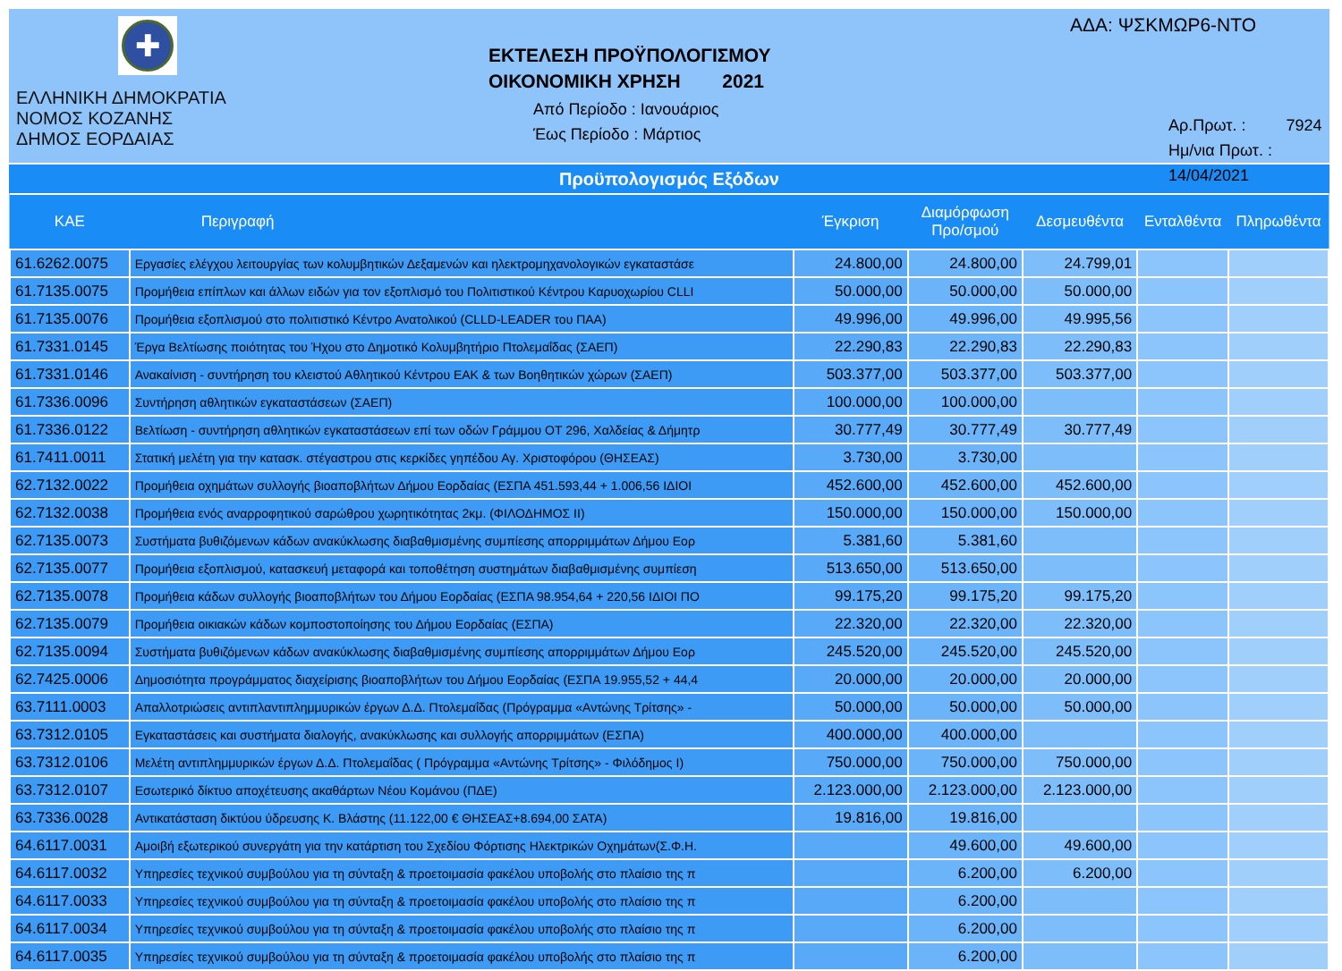✚
ΕΛΛΗΝΙΚΗ ΔΗΜΟΚΡΑΤΙΑ
ΝΟΜΟΣ ΚΟΖΑΝΗΣ
ΔΗΜΟΣ ΕΟΡΔΑΙΑΣ
ΕΚΤΕΛΕΣΗ ΠΡΟΫΠΟΛΟΓΙΣΜΟΥ
ΟΙΚΟΝΟΜΙΚΗ ΧΡΗΣΗ 2021
Από Περίοδο : Ιανουάριος
Έως Περίοδο : Μάρτιος
ΑΔΑ: ΨΣΚΜΩΡ6-ΝΤΟ
Αρ.Πρωτ. : 7924
Ημ/νια Πρωτ. : 14/04/2021
Προϋπολογισμός Εξόδων
| ΚΑΕ | Περιγραφή | Έγκριση | Διαμόρφωση Προ/σμού | Δεσμευθέντα | Ενταλθέντα | Πληρωθέντα |
| --- | --- | --- | --- | --- | --- | --- |
| 61.6262.0075 | Εργασίες ελέγχου λειτουργίας των κολυμβητικών Δεξαμενών και ηλεκτρομηχανολογικών εγκαταστάσε | 24.800,00 | 24.800,00 | 24.799,01 | | |
| 61.7135.0075 | Προμήθεια επίπλων και άλλων ειδών για τον εξοπλισμό του Πολιτιστικού Κέντρου Καρυοχωρίου CLLI | 50.000,00 | 50.000,00 | 50.000,00 | | |
| 61.7135.0076 | Προμήθεια εξοπλισμού στο πολιτιστικό Κέντρο Ανατολικού (CLLD-LEADER του ΠΑΑ) | 49.996,00 | 49.996,00 | 49.995,56 | | |
| 61.7331.0145 | Έργα Βελτίωσης ποιότητας του Ήχου στο Δημοτικό Κολυμβητήριο Πτολεμαΐδας (ΣΑΕΠ) | 22.290,83 | 22.290,83 | 22.290,83 | | |
| 61.7331.0146 | Ανακαίνιση - συντήρηση του κλειστού Αθλητικού Κέντρου ΕΑΚ & των Βοηθητικών χώρων (ΣΑΕΠ) | 503.377,00 | 503.377,00 | 503.377,00 | | |
| 61.7336.0096 | Συντήρηση αθλητικών εγκαταστάσεων (ΣΑΕΠ) | 100.000,00 | 100.000,00 | | | |
| 61.7336.0122 | Βελτίωση - συντήρηση αθλητικών εγκαταστάσεων επί των οδών Γράμμου ΟΤ 296, Χαλδείας & Δήμητρ | 30.777,49 | 30.777,49 | 30.777,49 | | |
| 61.7411.0011 | Στατική μελέτη για την κατασκ. στέγαστρου στις κερκίδες γηπέδου Αγ. Χριστοφόρου (ΘΗΣΕΑΣ) | 3.730,00 | 3.730,00 | | | |
| 62.7132.0022 | Προμήθεια οχημάτων συλλογής βιοαποβλήτων Δήμου Εορδαίας (ΕΣΠΑ 451.593,44 + 1.006,56 ΙΔΙΟΙ | 452.600,00 | 452.600,00 | 452.600,00 | | |
| 62.7132.0038 | Προμήθεια ενός αναρροφητικού σαρώθρου χωρητικότητας 2κμ. (ΦΙΛΟΔΗΜΟΣ ΙΙ) | 150.000,00 | 150.000,00 | 150.000,00 | | |
| 62.7135.0073 | Συστήματα βυθιζόμενων κάδων ανακύκλωσης διαβαθμισμένης συμπίεσης απορριμμάτων Δήμου Εορ | 5.381,60 | 5.381,60 | | | |
| 62.7135.0077 | Προμήθεια εξοπλισμού, κατασκευή μεταφορά και τοποθέτηση συστημάτων διαβαθμισμένης συμπίεση | 513.650,00 | 513.650,00 | | | |
| 62.7135.0078 | Προμήθεια κάδων συλλογής βιοαποβλήτων του Δήμου Εορδαίας (ΕΣΠΑ 98.954,64 + 220,56 ΙΔΙΟΙ ΠΟ | 99.175,20 | 99.175,20 | 99.175,20 | | |
| 62.7135.0079 | Προμήθεια οικιακών κάδων κομποστοποίησης του Δήμου Εορδαίας (ΕΣΠΑ) | 22.320,00 | 22.320,00 | 22.320,00 | | |
| 62.7135.0094 | Συστήματα βυθιζόμενων κάδων ανακύκλωσης διαβαθμισμένης συμπίεσης απορριμμάτων Δήμου Εορ | 245.520,00 | 245.520,00 | 245.520,00 | | |
| 62.7425.0006 | Δημοσιότητα προγράμματος διαχείρισης βιοαποβλήτων του Δήμου Εορδαίας (ΕΣΠΑ 19.955,52 + 44,4 | 20.000,00 | 20.000,00 | 20.000,00 | | |
| 63.7111.0003 | Απαλλοτριώσεις αντιπλαντιπλημμυρικών έργων Δ.Δ. Πτολεμαΐδας (Πρόγραμμα «Αντώνης Τρίτσης» - | 50.000,00 | 50.000,00 | 50.000,00 | | |
| 63.7312.0105 | Εγκαταστάσεις και συστήματα διαλογής, ανακύκλωσης και συλλογής απορριμμάτων (ΕΣΠΑ) | 400.000,00 | 400.000,00 | | | |
| 63.7312.0106 | Μελέτη αντιπλημμυρικών έργων Δ.Δ. Πτολεμαΐδας ( Πρόγραμμα «Αντώνης Τρίτσης» - Φιλόδημος Ι) | 750.000,00 | 750.000,00 | 750.000,00 | | |
| 63.7312.0107 | Εσωτερικό δίκτυο αποχέτευσης ακαθάρτων Νέου Κομάνου (ΠΔΕ) | 2.123.000,00 | 2.123.000,00 | 2.123.000,00 | | |
| 63.7336.0028 | Αντικατάσταση δικτύου ύδρευσης Κ. Βλάστης (11.122,00 € ΘΗΣΕΑΣ+8.694,00 ΣΑΤΑ) | 19.816,00 | 19.816,00 | | | |
| 64.6117.0031 | Αμοιβή εξωτερικού συνεργάτη για την κατάρτιση του Σχεδίου Φόρτισης Ηλεκτρικών Οχημάτων(Σ.Φ.Η. | | 49.600,00 | 49.600,00 | | |
| 64.6117.0032 | Υπηρεσίες τεχνικού συμβούλου για τη σύνταξη & προετοιμασία φακέλου υποβολής στο πλαίσιο της π | | 6.200,00 | 6.200,00 | | |
| 64.6117.0033 | Υπηρεσίες τεχνικού συμβούλου για τη σύνταξη & προετοιμασία φακέλου υποβολής στο πλαίσιο της π | | 6.200,00 | | | |
| 64.6117.0034 | Υπηρεσίες τεχνικού συμβούλου για τη σύνταξη & προετοιμασία φακέλου υποβολής στο πλαίσιο της π | | 6.200,00 | | | |
| 64.6117.0035 | Υπηρεσίες τεχνικού συμβούλου για τη σύνταξη & προετοιμασία φακέλου υποβολής στο πλαίσιο της π | | 6.200,00 | | | |